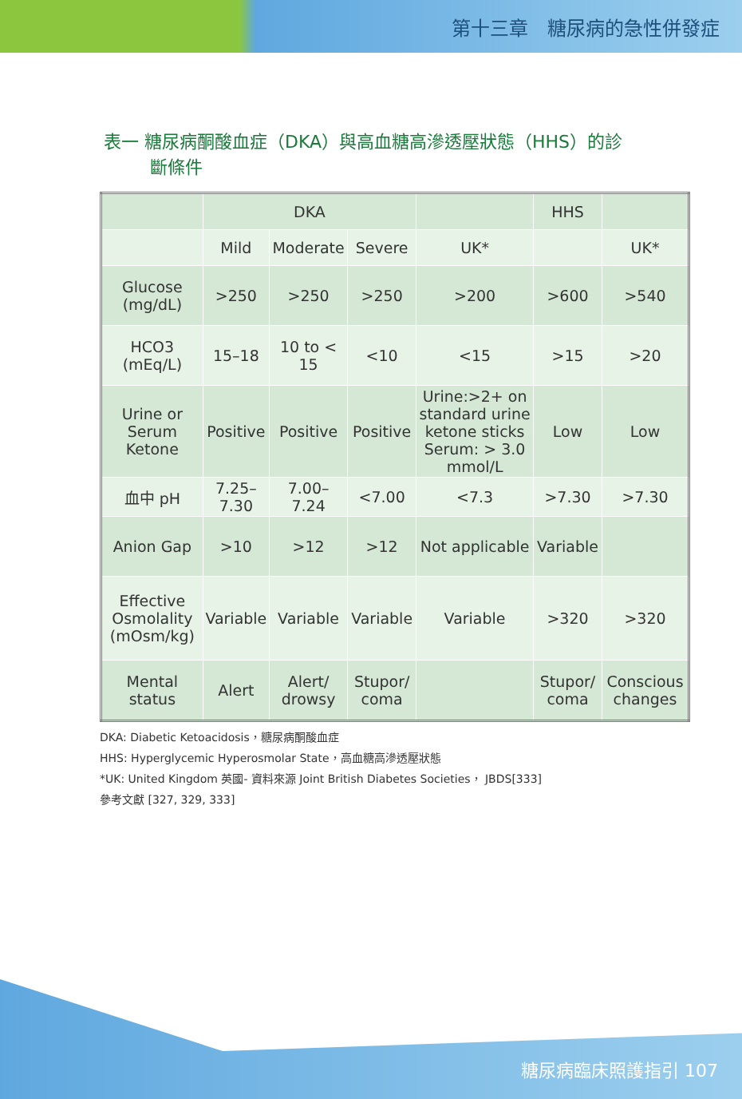第十三章　糖尿病的急性併發症
表一 糖尿病酮酸血症（DKA）與高血糖高滲透壓狀態（HHS）的診
斷條件
| | DKA | | | | HHS | |
| | Mild | Moderate | Severe | UK* | | UK* |
| Glucose (mg/dL) | >250 | >250 | >250 | >200 | >600 | >540 |
| HCO3 (mEq/L) | 15–18 | 10 to < 15 | <10 | <15 | >15 | >20 |
| Urine or Serum Ketone | Positive | Positive | Positive | Urine:>2+ on standard urine ketone sticks Serum: > 3.0 mmol/L | Low | Low |
| 血中 pH | 7.25–7.30 | 7.00–7.24 | <7.00 | <7.3 | >7.30 | >7.30 |
| Anion Gap | >10 | >12 | >12 | Not applicable | Variable | |
| Effective Osmolality (mOsm/kg) | Variable | Variable | Variable | Variable | >320 | >320 |
| Mental status | Alert | Alert/ drowsy | Stupor/ coma | | Stupor/ coma | Conscious changes |
DKA: Diabetic Ketoacidosis，糖尿病酮酸血症
HHS: Hyperglycemic Hyperosmolar State，高血糖高滲透壓狀態
*UK: United Kingdom 英國- 資料來源 Joint British Diabetes Societies， JBDS[333]
參考文獻 [327, 329, 333]
糖尿病臨床照護指引 107